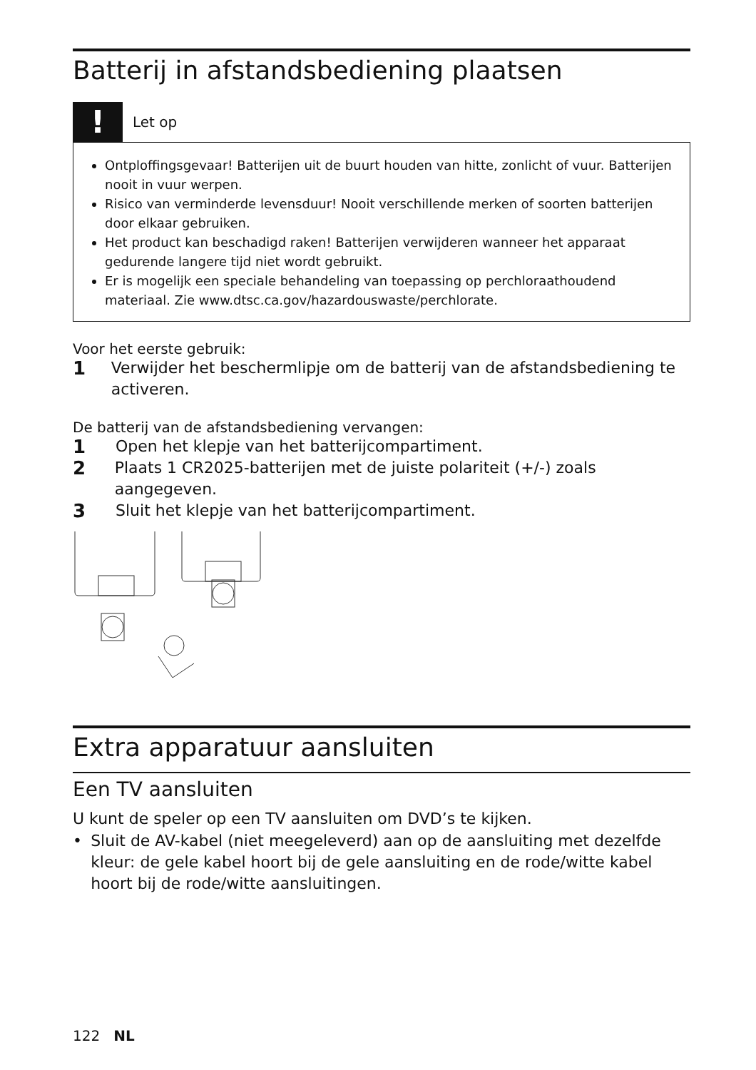Batterij in afstandsbediening plaatsen
!
Let op
Ontploffingsgevaar! Batterijen uit de buurt houden van hitte, zonlicht of vuur. Batterijen nooit in vuur werpen.
Risico van verminderde levensduur! Nooit verschillende merken of soorten batterijen door elkaar gebruiken.
Het product kan beschadigd raken! Batterijen verwijderen wanneer het apparaat gedurende langere tijd niet wordt gebruikt.
Er is mogelijk een speciale behandeling van toepassing op perchloraathoudend materiaal. Zie www.dtsc.ca.gov/hazardouswaste/perchlorate.
Voor het eerste gebruik:
1
Verwijder het beschermlipje om de batterij van de afstandsbediening te activeren.
De batterij van de afstandsbediening vervangen:
1
Open het klepje van het batterijcompartiment.
2
Plaats 1 CR2025-batterijen met de juiste polariteit (+/-) zoals aangegeven.
3
Sluit het klepje van het batterijcompartiment.
Extra apparatuur aansluiten
Een TV aansluiten
U kunt de speler op een TV aansluiten om DVD’s te kijken.
• Sluit de AV-kabel (niet meegeleverd) aan op de aansluiting met dezelfde kleur: de gele kabel hoort bij de gele aansluiting en de rode/witte kabel hoort bij de rode/witte aansluitingen.
122 NL